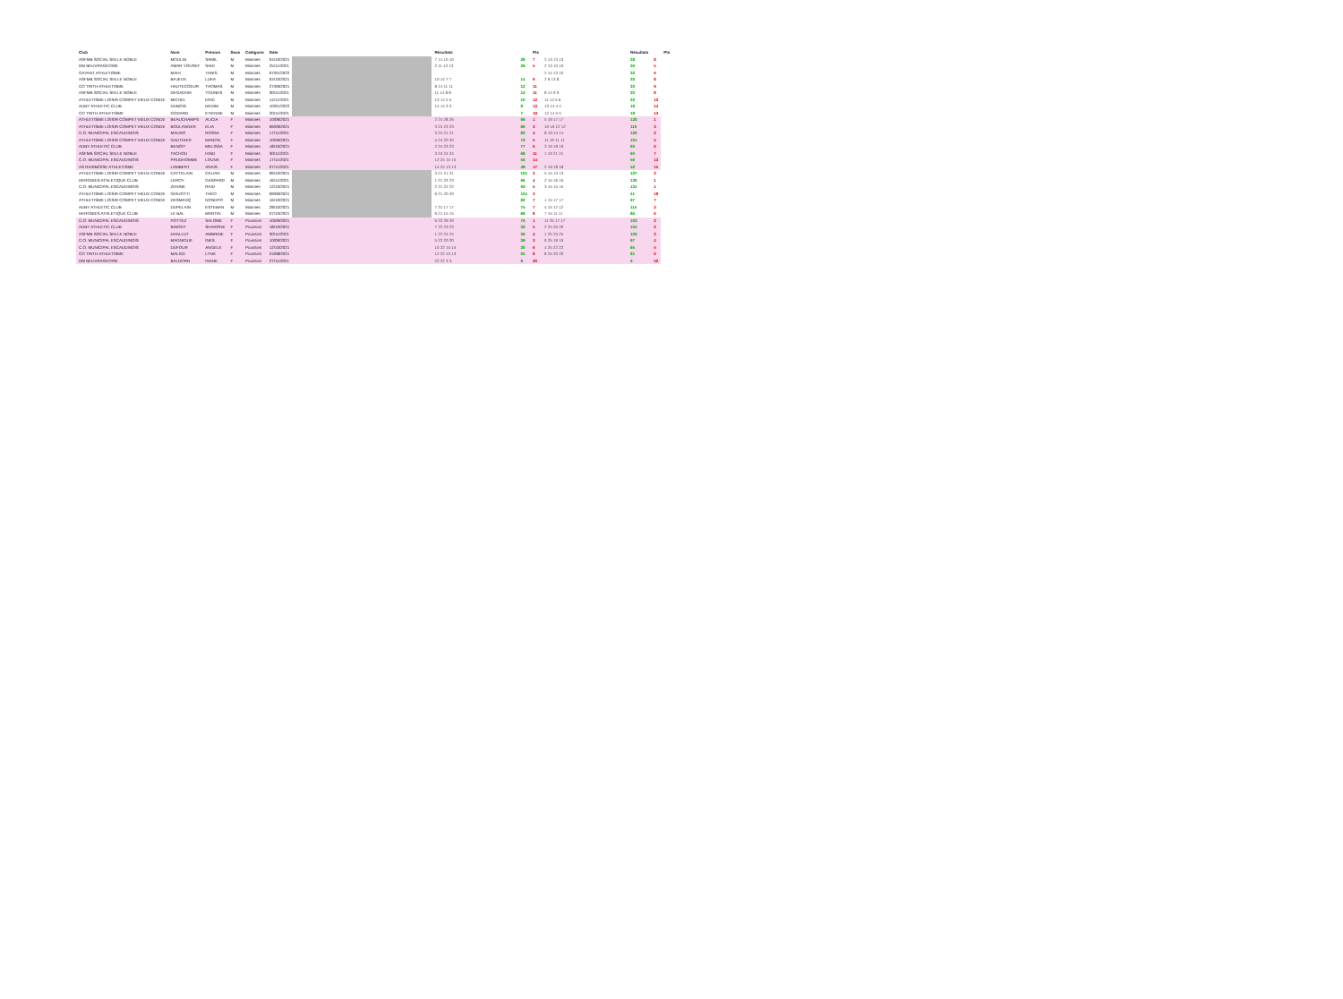| Club | Nom | Prénom | Sexe | Catégorie | Date | | Résultats | | Pts | | Résultats | | Pts |
| --- | --- | --- | --- | --- | --- | --- | --- | --- | --- | --- | --- | --- | --- |
| ASFMB SOCIAL SIN LE NOBLE | MOULIN | SAMIL | M | Minimes | 04/10/2021 | | 7 14 10 10 | 28 | 7 | 2 13 13 13 | 38 | 8 | |
| DM BEUVRAGEOISE | AMAR YOUSEF | SAID | M | Minimes | 25/11/2021 | | 2 11 13 13 | 26 | 5 | 2 13 10 10 | 36 | 5 | |
| GAYANT ATHLETISME | MAHI | YANIS | M | Minimes | 07/01/2022 | | | | | 2 14 13 10 | 32 | 6 | |
| ASFMB SOCIAL SIN LE NOBLE | BAJEUX | LUKA | M | Minimes | 04/10/2021 | | 10 14 7 7 | 14 | 9 | 2 9 13 8 | 30 | 8 | |
| CO TRITH ATHLETISME | HAUTECOEUR | THOMAS | M | Minimes | 27/09/2021 | | 8 14 11 11 | 12 | 11 | | 30 | 9 | |
| ASFMB SOCIAL SIN LE NOBLE | DEGADHIA | YOUNES | M | Minimes | 30/11/2021 | | 11 14 8 8 | 12 | 11 | 8 14 9 9 | 30 | 8 | |
| ATHLETISME LOISIR COMPET VIEUX CONDE | MICHEL | ERIC | M | Minimes | 14/11/2021 | | 13 14 5 5 | 10 | 12 | 11 14 5 6 | 22 | 12 | |
| AUBY ATHLETIC CLUB | DUBOIS | NEDIM | M | Minimes | 10/01/2022 | | 14 14 3 3 | 8 | 13 | 13 14 4 4 | 18 | 14 | |
| CO TRITH ATHLETISME | GODARD | ETIENNE | M | Minimes | 20/11/2021 | | | 7 | 18 | 12 14 5 5 | 18 | 13 | |
| ATHLETISME LOISIR COMPET VIEUX CONDE | BEAUCHAMPS | ALICIA | F | Minimes | 10/09/2021 | | 2 24 28 26 | 96 | 1 | 5 19 17 17 | 130 | 1 | |
| ATHLETISME LOISIR COMPET VIEUX CONDE | BOULANGER | ELIA | F | Minimes | 06/09/2021 | | 3 24 23 23 | 86 | 3 | 10 19 12 12 | 110 | 3 | |
| C.O. MUNICIPAL ESCAUDINOIS | MAURO | ROSSA | F | Minimes | 17/11/2021 | | 3 24 21 21 | 82 | 4 | 8 19 14 14 | 120 | 2 | |
| ATHLETISME LOISIR COMPET VIEUX CONDE | GAUTHIER | MANON | F | Minimes | 10/09/2021 | | 5 24 20 20 | 79 | 5 | 11 19 11 11 | 101 | 5 | |
| AUBY ATHLETIC CLUB | BENOIT | MELISSA | F | Minimes | 18/10/2021 | | 2 24 23 23 | 77 | 6 | 3 19 19 19 | 90 | 6 | |
| ASFMB SOCIAL SIN LE NOBLE | TACHOU | HIND | F | Minimes | 30/11/2021 | | 3 24 24 24 | 68 | 11 | 1 19 21 21 | 90 | 7 | |
| C.O. MUNICIPAL ESCAUDINOIS | PRUDHOMME | LOUNA | F | Minimes | 17/11/2021 | | 12 24 15 15 | 56 | 14 | | 56 | 13 | |
| AS RAISMOISE ATHLETISME | LAMBERT | ANAIS | F | Minimes | 07/11/2021 | | 14 24 13 13 | 48 | 17 | 2 19 18 18 | 52 | 15 | |
| ATHLETISME LOISIR COMPET VIEUX CONDE | CATTELAIN | CELIAN | M | Minimes | 06/10/2021 | | 3 21 21 21 | 101 | 2 | 5 15 13 13 | 127 | 2 | |
| HERGNIES ATHLETIQUE CLUB | LEROY | GASPARD | M | Minimes | 16/11/2021 | | 1 21 23 23 | 96 | 4 | 2 15 16 16 | 130 | 1 | |
| C.O. MUNICIPAL ESCAUDINOIS | ZENINE | RAID | M | Minimes | 12/10/2021 | | 2 21 22 22 | 93 | 5 | 3 15 15 15 | 131 | 1 | |
| ATHLETISME LOISIR COMPET VIEUX CONDE | GIAUOTTI | THEO | M | Minimes | 09/09/2021 | | 6 21 20 20 | 101 | 3 | | 41 | 18 | |
| ATHLETISME LOISIR COMPET VIEUX CONDE | DESMEDQ | NONDPO | M | Minimes | 16/10/2021 | | | 82 | 7 | 1 15 17 17 | 97 | 7 | |
| AUBY ATHLETIC CLUB | DUPELAIN | ESTEBAN | M | Minimes | 28/10/2021 | | 7 21 17 17 | 75 | 7 | 4 15 12 12 | 115 | 3 | |
| HERGNIES ATHLETIQUE CLUB | LE BAL | MARTIN | M | Minimes | 07/10/2021 | | 9 21 15 15 | 68 | 8 | 7 15 11 11 | 86 | 6 | |
| C.O. MUNICIPAL ESCAUDINOIS | POTTEZ | SALOME | F | Poussins | 10/09/2021 | | 6 22 29 29 | 76 | 1 | 11 25 17 17 | 103 | 2 | |
| AUBY ATHLETIC CLUB | BINODT | SHARONE | F | Poussins | 18/10/2021 | | 7 22 23 23 | 32 | 5 | 2 25 26 26 | 104 | 2 | |
| ASFMB SOCIAL SIN LE NOBLE | DHALLUT | AMBRINE | F | Poussins | 30/11/2021 | | 1 22 24 24 | 36 | 4 | 1 25 25 25 | 103 | 3 | |
| C.O. MUNICIPAL ESCAUDINOIS | MAGNIGUE | INES | F | Poussins | 10/09/2021 | | 5 22 20 20 | 39 | 3 | 9 25 19 19 | 97 | 4 | |
| C.O. MUNICIPAL ESCAUDINOIS | DUFOUR | ANGELE | F | Poussins | 12/10/2021 | | 10 22 15 15 | 30 | 6 | 4 25 22 22 | 85 | 5 | |
| CO TRITH ATHLETISME | MALICE | LYNA | F | Poussins | 24/08/2021 | | 12 22 13 13 | 25 | 8 | 8 25 20 20 | 81 | 6 | |
| DM BEUVRAGEOISE | BALDORN | INANE | F | Poussins | 27/11/2021 | | 22 22 3 3 | 9 | 26 | | 6 | 52 | |